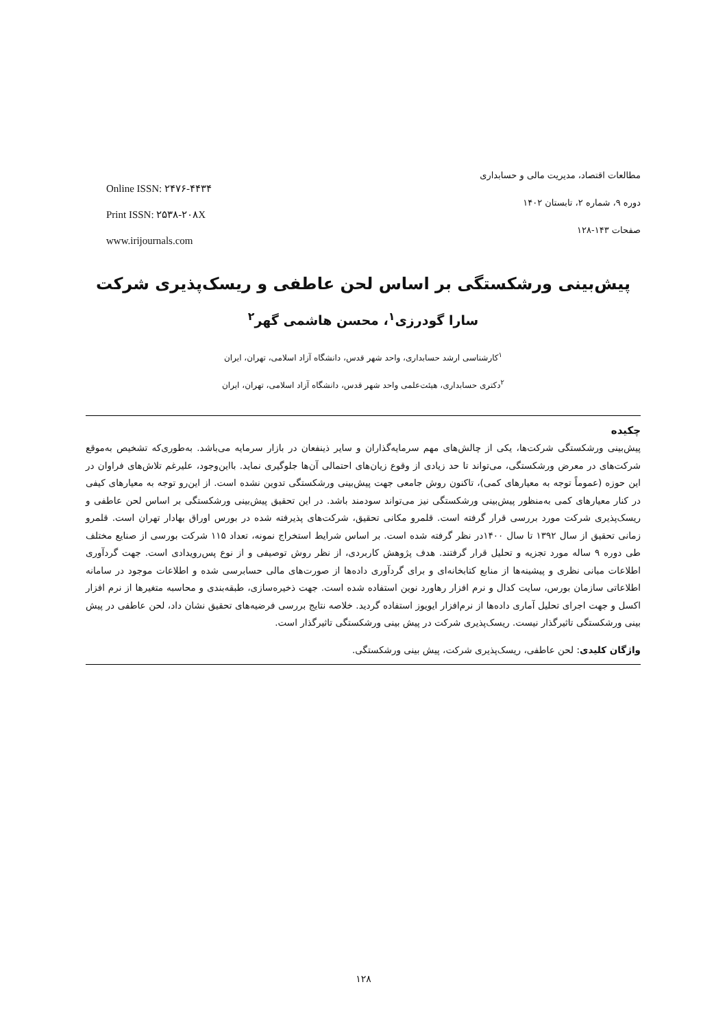Online ISSN: ۲۴۷۶-۴۴۳۴
Print ISSN: ۲۵۳۸-۲۰۸X
www.irijournals.com
مطالعات اقتصاد، مدیریت مالی و حسابداری
دوره ۹، شماره ۲، تابستان ۱۴۰۲
صفحات ۱۴۳-۱۲۸
پیش‌بینی ورشکستگی بر اساس لحن عاطفی و ریسک‌پذیری شرکت
سارا گودرزی<sup>۱</sup>، محسن هاشمی گهر<sup>۲</sup>
<sup>۱</sup> کارشناسی ارشد حسابداری، واحد شهر قدس، دانشگاه آزاد اسلامی، تهران، ایران
<sup>۲</sup> دکتری حسابداری، هیئت‌علمی واحد شهر قدس، دانشگاه آزاد اسلامی، تهران، ایران
چکیده
پیش‌بینی ورشکستگی شرکت‌ها، یکی از چالش‌های مهم سرمایه‌گذاران و سایر ذینفعان در بازار سرمایه می‌باشد. به‌طوری‌که تشخیص به‌موقع شرکت‌های در معرض ورشکستگی، می‌تواند تا حد زیادی از وقوع زیان‌های احتمالی آن‌ها جلوگیری نماید. بااین‌وجود، علیرغم تلاش‌های فراوان در این حوزه (عموماً توجه به معیارهای کمی)، تاکنون روش جامعی جهت پیش‌بینی ورشکستگی تدوین نشده است. از این‌رو توجه به معیارهای کیفی در کنار معیارهای کمی به‌منظور پیش‌بینی ورشکستگی نیز می‌تواند سودمند باشد. در این تحقیق پیش‌بینی ورشکستگی بر اساس لحن عاطفی و ریسک‌پذیری شرکت مورد بررسی قرار گرفته است. قلمرو مکانی تحقیق، شرکت‌های پذیرفته شده در بورس اوراق بهادار تهران است. قلمرو زمانی تحقیق از سال ۱۳۹۲ تا سال ۱۴۰۰در نظر گرفته شده است. بر اساس شرایط استخراج نمونه، تعداد ۱۱۵ شرکت بورسی از صنایع مختلف طی دوره ۹ ساله مورد تجزیه و تحلیل قرار گرفتند. هدف پژوهش کاربردی، از نظر روش توصیفی و از نوع پس‌رویدادی است. جهت گردآوری اطلاعات مبانی نظری و پیشینه‌ها از منابع کتابخانه‌ای و برای گردآوری داده‌ها از صورت‌های مالی حسابرسی شده و اطلاعات موجود در سامانه اطلاعاتی سازمان بورس، سایت کدال و نرم افزار رهاورد نوین استفاده شده است. جهت ذخیره‌سازی، طبقه‌بندی و محاسبه متغیرها از نرم افزار اکسل و جهت اجرای تحلیل آماری داده‌ها از نرم‌افزار ایویوز استفاده گردید. خلاصه نتایج بررسی فرضیه‌های تحقیق نشان داد، لحن عاطفی در پیش بینی ورشکستگی تاثیرگذار نیست. ریسک‌پذیری شرکت در پیش بینی ورشکستگی تاثیرگذار است.
واژگان کلیدی: لحن عاطفی، ریسک‌پذیری شرکت، پیش بینی ورشکستگی.
۱۲۸